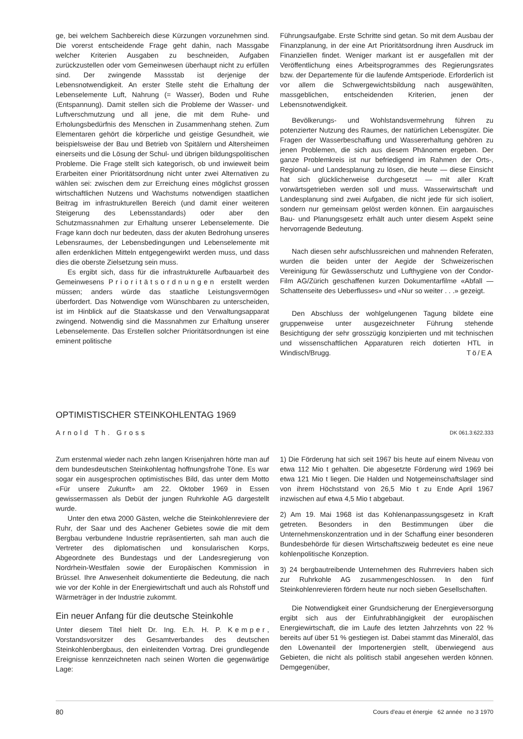ge, bei welchem Sachbereich diese Kürzungen vorzunehmen sind. Die vorerst entscheidende Frage geht dahin, nach Massgabe welcher Kriterien Ausgaben zu beschneiden, Aufgaben zurückzustellen oder vom Gemeinwesen überhaupt nicht zu erfüllen sind. Der zwingende Massstab ist derjenige der Lebensnotwendigkeit. An erster Stelle steht die Erhaltung der Lebenselemente Luft, Nahrung (= Wasser), Boden und Ruhe (Entspannung). Damit stellen sich die Probleme der Wasser- und Luftverschmutzung und all jene, die mit dem Ruhe- und Erholungsbedürfnis des Menschen in Zusammenhang stehen. Zum Elementaren gehört die körperliche und geistige Gesundheit, wie beispielsweise der Bau und Betrieb von Spitälern und Altersheimen einerseits und die Lösung der Schul- und übrigen bildungspolitischen Probleme. Die Frage stellt sich kategorisch, ob und inwieweit beim Erarbeiten einer Prioritätsordnung nicht unter zwei Alternativen zu wählen sei: zwischen dem zur Erreichung eines möglichst grossen wirtschaftlichen Nutzens und Wachstums notwendigen staatlichen Beitrag im infrastrukturellen Bereich (und damit einer weiteren Steigerung des Lebensstandards) oder aber den Schutzmassnahmen zur Erhaltung unserer Lebenselemente. Die Frage kann doch nur bedeuten, dass der akuten Bedrohung unseres Lebensraumes, der Lebensbedingungen und Lebenselemente mit allen erdenklichen Mitteln entgegengewirkt werden muss, und dass dies die oberste Zielsetzung sein muss.
Es ergibt sich, dass für die infrastrukturelle Aufbauarbeit des Gemeinwesens Prioritätsordnungen erstellt werden müssen; anders würde das staatliche Leistungsvermögen überfordert. Das Notwendige vom Wünschbaren zu unterscheiden, ist im Hinblick auf die Staatskasse und den Verwaltungsapparat zwingend. Notwendig sind die Massnahmen zur Erhaltung unserer Lebenselemente. Das Erstellen solcher Prioritätsordnungen ist eine eminent politische
Führungsaufgabe. Erste Schritte sind getan. So mit dem Ausbau der Finanzplanung, in der eine Art Prioritätsordnung ihren Ausdruck im Finanziellen findet. Weniger markant ist er ausgefallen mit der Veröffentlichung eines Arbeitsprogrammes des Regierungsrates bzw. der Departemente für die laufende Amtsperiode. Erforderlich ist vor allem die Schwergewichtsbildung nach ausgewählten, massgeblichen, entscheidenden Kriterien, jenen der Lebensnotwendigkeit.
Bevölkerungs- und Wohlstandsvermehrung führen zu potenzierter Nutzung des Raumes, der natürlichen Lebensgüter. Die Fragen der Wasserbeschaffung und Wassererhaltung gehören zu jenen Problemen, die sich aus diesem Phänomen ergeben. Der ganze Problemkreis ist nur befriedigend im Rahmen der Orts-, Regional- und Landesplanung zu lösen, die heute — diese Einsicht hat sich glücklicherweise durchgesetzt — mit aller Kraft vorwärtsgetrieben werden soll und muss. Wasserwirtschaft und Landesplanung sind zwei Aufgaben, die nicht jede für sich isoliert, sondern nur gemeinsam gelöst werden können. Ein aargauisches Bau- und Planungsgesetz erhält auch unter diesem Aspekt seine hervorragende Bedeutung.
Nach diesen sehr aufschlussreichen und mahnenden Referaten, wurden die beiden unter der Aegide der Schweizerischen Vereinigung für Gewässerschutz und Lufthygiene von der Condor-Film AG/Zürich geschaffenen kurzen Dokumentarfilme «Abfall — Schattenseite des Ueberflusses» und «Nur so weiter . . .» gezeigt.
Den Abschluss der wohlgelungenen Tagung bildete eine gruppenweise unter ausgezeichneter Führung stehende Besichtigung der sehr grosszügig konzipierten und mit technischen und wissenschaftlichen Apparaturen reich dotierten HTL in Windisch/Brugg. Tö/EA
OPTIMISTISCHER STEINKOHLENTAG 1969
Arnold Th. Gross DK 061.3:622.333
Zum erstenmal wieder nach zehn langen Krisenjahren hörte man auf dem bundesdeutschen Steinkohlentag hoffnungsfrohe Töne. Es war sogar ein ausgesprochen optimistisches Bild, das unter dem Motto «Für unsere Zukunft» am 22. Oktober 1969 in Essen gewissermassen als Debüt der jungen Ruhrkohle AG dargestellt wurde.
Unter den etwa 2000 Gästen, welche die Steinkohlenreviere der Ruhr, der Saar und des Aachener Gebietes sowie die mit dem Bergbau verbundene Industrie repräsentierten, sah man auch die Vertreter des diplomatischen und konsularischen Korps, Abgeordnete des Bundestags und der Landesregierung von Nordrhein-Westfalen sowie der Europäischen Kommission in Brüssel. Ihre Anwesenheit dokumentierte die Bedeutung, die nach wie vor der Kohle in der Energiewirtschaft und auch als Rohstoff und Wärmeträger in der Industrie zukommt.
Ein neuer Anfang für die deutsche Steinkohle
Unter diesem Titel hielt Dr. Ing. E.h. H. P. Kemper, Vorstandsvorsitzer des Gesamtverbandes des deutschen Steinkohlenbergbaus, den einleitenden Vortrag. Drei grundlegende Ereignisse kennzeichneten nach seinen Worten die gegenwärtige Lage:
1) Die Förderung hat sich seit 1967 bis heute auf einem Niveau von etwa 112 Mio t gehalten. Die abgesetzte Förderung wird 1969 bei etwa 121 Mio t liegen. Die Halden und Notgemeinschaftslager sind von ihrem Höchststand von 26,5 Mio t zu Ende April 1967 inzwischen auf etwa 4,5 Mio t abgebaut.
2) Am 19. Mai 1968 ist das Kohlenanpassungsgesetz in Kraft getreten. Besonders in den Bestimmungen über die Unternehmenskonzentration und in der Schaffung einer besonderen Bundesbehörde für diesen Wirtschaftszweig bedeutet es eine neue kohlenpolitische Konzeption.
3) 24 bergbautreibende Unternehmen des Ruhrreviers haben sich zur Ruhrkohle AG zusammengeschlossen. In den fünf Steinkohlenrevieren fördern heute nur noch sieben Gesellschaften.
Die Notwendigkeit einer Grundsicherung der Energieversorgung ergibt sich aus der Einfuhrabhängigkeit der europäischen Energiewirtschaft, die im Laufe des letzten Jahrzehnts von 22 % bereits auf über 51 % gestiegen ist. Dabei stammt das Mineralöl, das den Löwenanteil der Importenergien stellt, überwiegend aus Gebieten, die nicht als politisch stabil angesehen werden können. Demgegenüber,
80 Cours d'eau et énergie 62 année no 3 1970